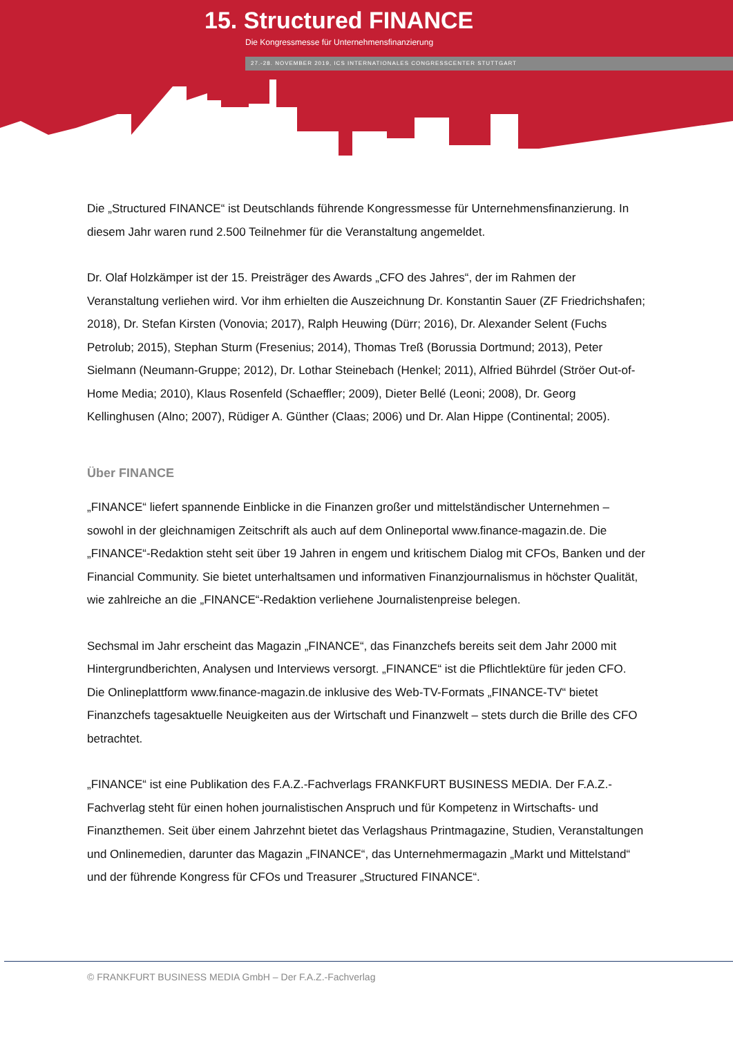15. Structured FINANCE
Die Kongressmesse für Unternehmensfinanzierung
27.-28. NOVEMBER 2019, ICS INTERNATIONALES CONGRESSCENTER STUTTGART
Die „Structured FINANCE“ ist Deutschlands führende Kongressmesse für Unternehmensfinanzierung. In diesem Jahr waren rund 2.500 Teilnehmer für die Veranstaltung angemeldet.
Dr. Olaf Holzkämper ist der 15. Preisträger des Awards „CFO des Jahres“, der im Rahmen der Veranstaltung verliehen wird. Vor ihm erhielten die Auszeichnung Dr. Konstantin Sauer (ZF Friedrichshafen; 2018), Dr. Stefan Kirsten (Vonovia; 2017), Ralph Heuwing (Dürr; 2016), Dr. Alexander Selent (Fuchs Petrolub; 2015), Stephan Sturm (Fresenius; 2014), Thomas Treß (Borussia Dortmund; 2013), Peter Sielmann (Neumann-Gruppe; 2012), Dr. Lothar Steinebach (Henkel; 2011), Alfried Bührdel (Ströer Out-of-Home Media; 2010), Klaus Rosenfeld (Schaeffler; 2009), Dieter Bellé (Leoni; 2008), Dr. Georg Kellinghusen (Alno; 2007), Rüdiger A. Günther (Claas; 2006) und Dr. Alan Hippe (Continental; 2005).
Über FINANCE
„FINANCE“ liefert spannende Einblicke in die Finanzen großer und mittelständischer Unternehmen – sowohl in der gleichnamigen Zeitschrift als auch auf dem Onlineportal www.finance-magazin.de. Die „FINANCE“-Redaktion steht seit über 19 Jahren in engem und kritischem Dialog mit CFOs, Banken und der Financial Community. Sie bietet unterhaltsamen und informativen Finanzjournalismus in höchster Qualität, wie zahlreiche an die „FINANCE“-Redaktion verliehene Journalistenpreise belegen.
Sechsmal im Jahr erscheint das Magazin „FINANCE“, das Finanzchefs bereits seit dem Jahr 2000 mit Hintergrundberichten, Analysen und Interviews versorgt. „FINANCE“ ist die Pflichtlektüre für jeden CFO. Die Onlineplattform www.finance-magazin.de inklusive des Web-TV-Formats „FINANCE-TV“ bietet Finanzchefs tagesaktuelle Neuigkeiten aus der Wirtschaft und Finanzwelt – stets durch die Brille des CFO betrachtet.
„FINANCE“ ist eine Publikation des F.A.Z.-Fachverlags FRANKFURT BUSINESS MEDIA. Der F.A.Z.-Fachverlag steht für einen hohen journalistischen Anspruch und für Kompetenz in Wirtschafts- und Finanzthemen. Seit über einem Jahrzehnt bietet das Verlagshaus Printmagazine, Studien, Veranstaltungen und Onlinemedien, darunter das Magazin „FINANCE“, das Unternehmermagazin „Markt und Mittelstand“ und der führende Kongress für CFOs und Treasurer „Structured FINANCE“.
© FRANKFURT BUSINESS MEDIA GmbH – Der F.A.Z.-Fachverlag